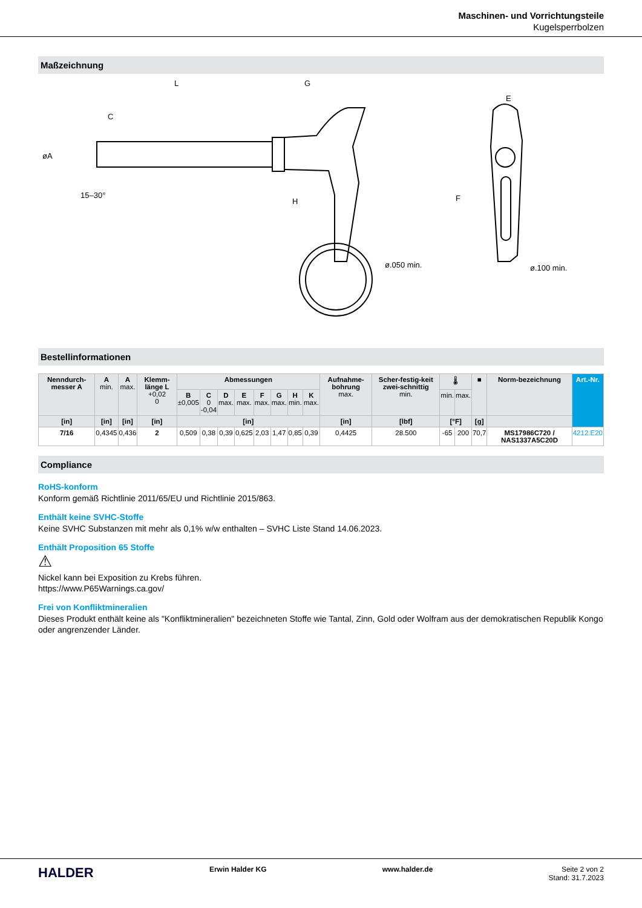Maschinen- und Vorrichtungsteile
Kugelsperrbolzen
Maßzeichnung
L
G
C
øA
15–30°
H
ø.050 min.
E
F
ø.100 min.
Bestellinformationen
| Nenndurch-messer A | A min. | A max. | Klemm-länge L +0,02 0 | Abmessungen | | | | | | | | Aufnahme-bohrung max. | Scher-festig-keit zwei-schnittig min. | 🌡 | | ■ | Norm-bezeichnung | Art.-Nr. |
| --- | --- | --- | --- | --- | --- | --- | --- | --- | --- | --- | --- | --- | --- | --- | --- | --- | --- | --- |
| | | | | B ±0,005 | C 0 -0,04 | D max. | E max. | F max. | G max. | H min. | K max. | | | min. | max. | | | |
| [in] | [in] | [in] | [in] | [in] | | | | | | | | [in] | [lbf] | [°F] | | [g] | | |
| 7/16 | 0,4345 | 0,436 | 2 | 0,509 | 0,38 | 0,39 | 0,625 | 2,03 | 1,47 | 0,85 | 0,39 | 0,4425 | 28.500 | -65 | 200 | 70,7 | MS17986C720 / NAS1337A5C20D | 4212.E20 |
Compliance
RoHS-konform
Konform gemäß Richtlinie 2011/65/EU und Richtlinie 2015/863.
Enthält keine SVHC-Stoffe
Keine SVHC Substanzen mit mehr als 0,1% w/w enthalten – SVHC Liste Stand 14.06.2023.
Enthält Proposition 65 Stoffe
⚠
Nickel kann bei Exposition zu Krebs führen.
https://www.P65Warnings.ca.gov/
Frei von Konfliktmineralien
Dieses Produkt enthält keine als "Konfliktmineralien" bezeichneten Stoffe wie Tantal, Zinn, Gold oder Wolfram aus der demokratischen Republik Kongo oder angrenzender Länder.
HALDER Erwin Halder KG www.halder.de Seite 2 von 2
Stand: 31.7.2023